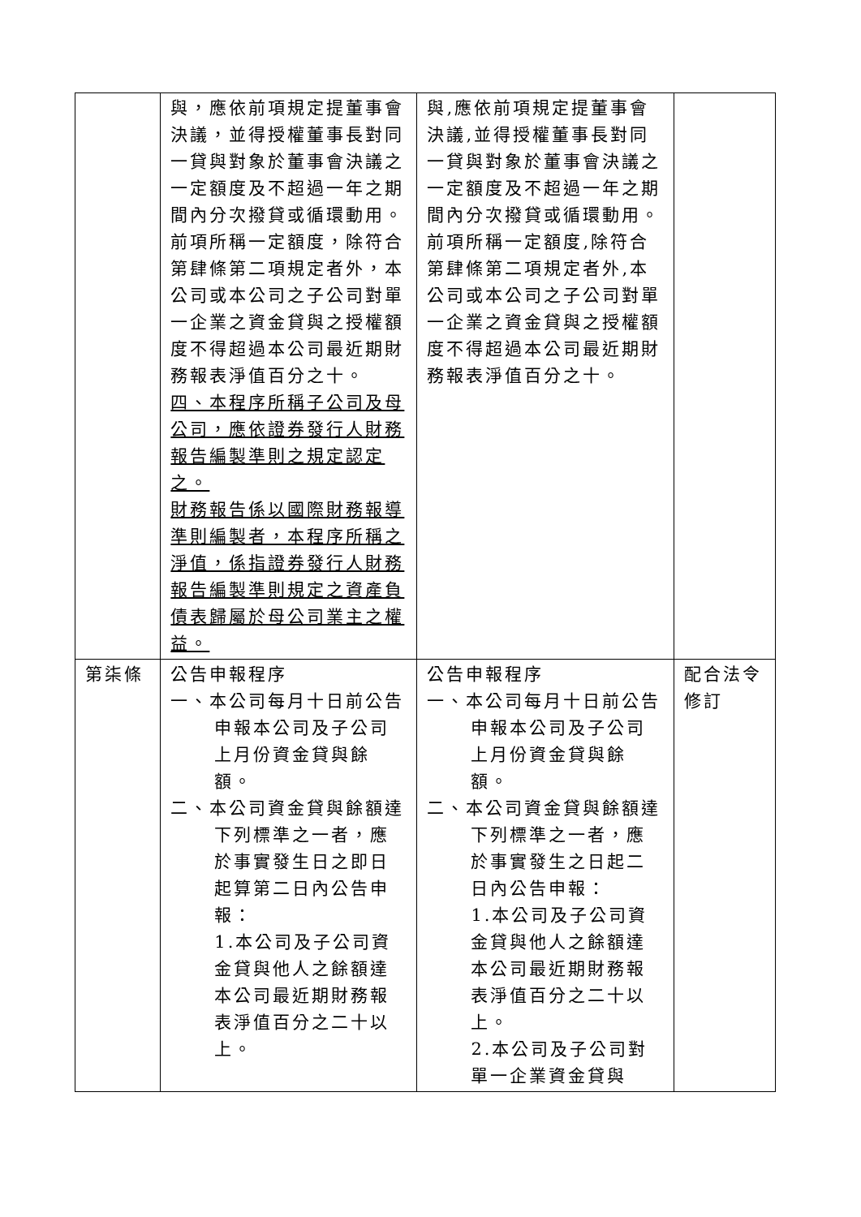| | 與，應依前項規定提董事會決議，並得授權董事長對同一貸與對象於董事會決議之一定額度及不超過一年之期間內分次撥貸或循環動用。 前項所稱一定額度，除符合第肆條第二項規定者外，本公司或本公司之子公司對單一企業之資金貸與之授權額度不得超過本公司最近期財務報表淨值百分之十。 四、本程序所稱子公司及母公司，應依證券發行人財務報告編製準則之規定認定之。 財務報告係以國際財務報導準則編製者，本程序所稱之淨值，係指證券發行人財務報告編製準則規定之資產負債表歸屬於母公司業主之權益。 | 與,應依前項規定提董事會決議,並得授權董事長對同一貸與對象於董事會決議之一定額度及不超過一年之期間內分次撥貸或循環動用。 前項所稱一定額度,除符合第肆條第二項規定者外,本公司或本公司之子公司對單一企業之資金貸與之授權額度不得超過本公司最近期財務報表淨值百分之十。 | |
| 第柒條 | 公告申報程序 一、本公司每月十日前公告申報本公司及子公司上月份資金貸與餘額。 二、本公司資金貸與餘額達下列標準之一者，應於事實發生日之即日起算第二日內公告申報： 1.本公司及子公司資金貸與他人之餘額達本公司最近期財務報表淨值百分之二十以上。 | 公告申報程序 一、本公司每月十日前公告申報本公司及子公司上月份資金貸與餘額。 二、本公司資金貸與餘額達下列標準之一者，應於事實發生之日起二日內公告申報： 1.本公司及子公司資金貸與他人之餘額達本公司最近期財務報表淨值百分之二十以上。 2.本公司及子公司對單一企業資金貸與 | 配合法令修訂 |